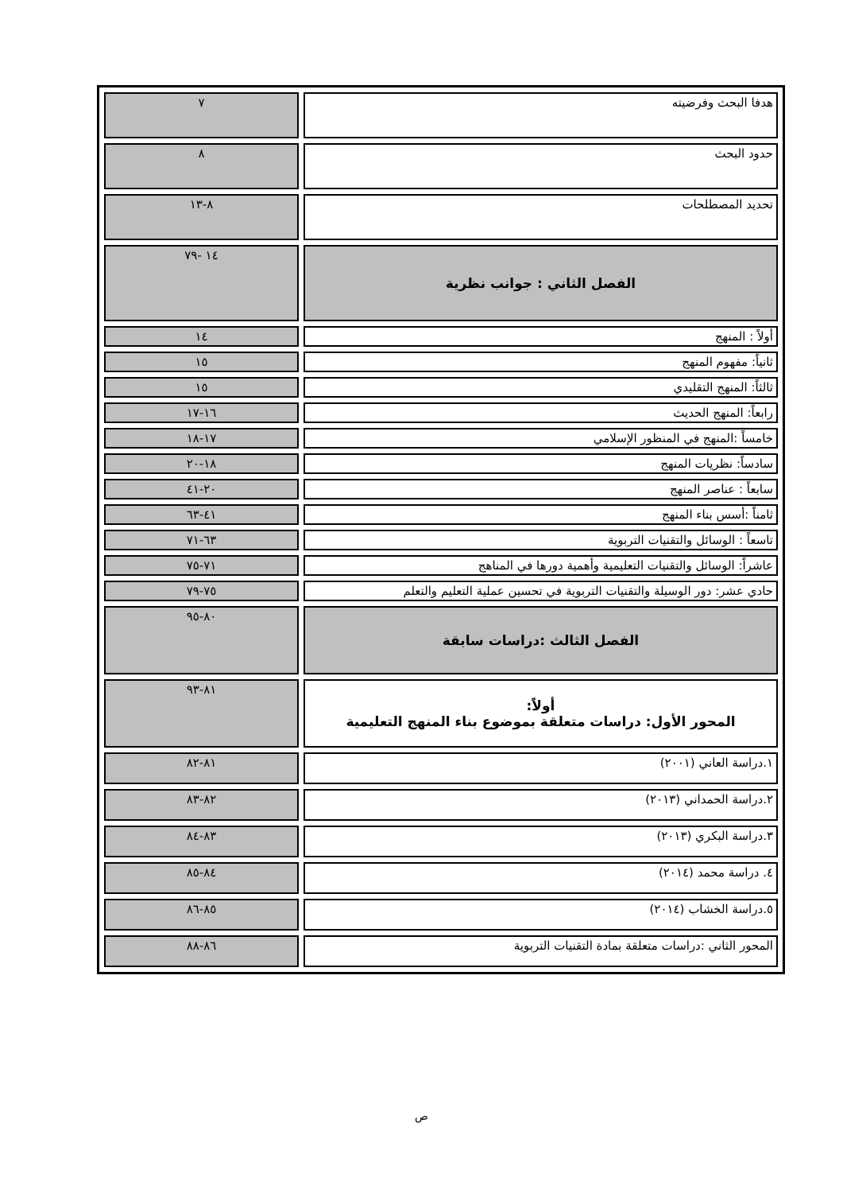| هدفا البحث وفرضيته | ٧ |
| حدود البحث | ٨ |
| تحديد المصطلحات | ٨-١٣ |
| الفصل الثاني : جوانب نظرية | ١٤ -٧٩ |
| أولاً : المنهج | ١٤ |
| ثانياً: مفهوم المنهج | ١٥ |
| ثالثاً: المنهج التقليدي | ١٥ |
| رابعاً: المنهج الحديث | ١٦-١٧ |
| خامساً :المنهج في المنظور الإسلامي | ١٧-١٨ |
| سادساً: نظريات المنهج | ١٨-٢٠ |
| سابعاً : عناصر المنهج | ٢٠-٤١ |
| ثامناً :أسس بناء المنهج | ٤١-٦٣ |
| تاسعاً : الوسائل والتقنيات التربوية | ٦٣-٧١ |
| عاشراً: الوسائل والتقنيات التعليمية وأهمية دورها في المناهج | ٧١-٧٥ |
| حادي عشر: دور الوسيلة والتقنيات التربوية في تحسين عملية التعليم والتعلم | ٧٥-٧٩ |
| الفصل الثالث :دراسات سابقة | ٨٠-٩٥ |
| أولاً: المحور الأول: دراسات متعلقة بموضوع بناء المنهج التعليمية | ٨١-٩٣ |
| ١.دراسة العاني (٢٠٠١) | ٨١-٨٢ |
| ٢.دراسة الحمداني (٢٠١٣) | ٨٢-٨٣ |
| ٣.دراسة البكري (٢٠١٣) | ٨٣-٨٤ |
| ٤. دراسة محمد (٢٠١٤) | ٨٤-٨٥ |
| ٥.دراسة الخشاب (٢٠١٤) | ٨٥-٨٦ |
| المحور الثاني :دراسات متعلقة بمادة التقنيات التربوية | ٨٦-٨٨ |
ص